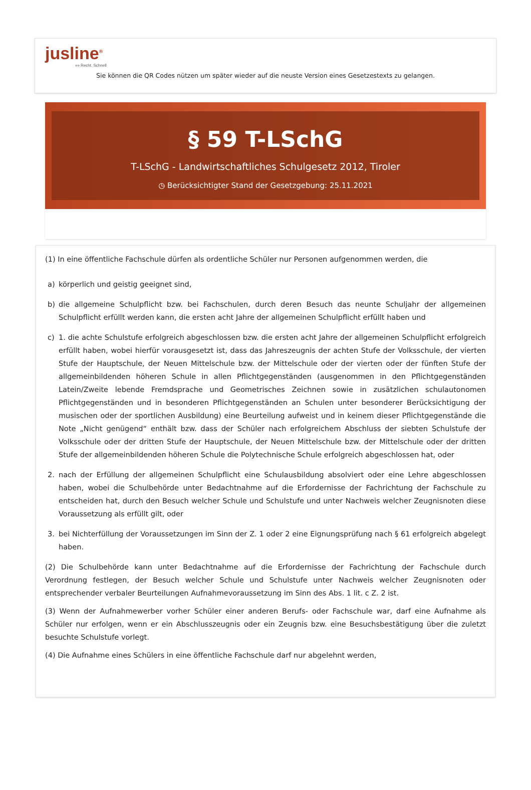jusline<sup>®</sup>
»» Recht. Schnell
Sie können die QR Codes nützen um später wieder auf die neuste Version eines Gesetzestexts zu gelangen.
§ 59 T-LSchG
T-LSchG - Landwirtschaftliches Schulgesetz 2012, Tiroler
◷ Berücksichtigter Stand der Gesetzgebung: 25.11.2021
(1) In eine öffentliche Fachschule dürfen als ordentliche Schüler nur Personen aufgenommen werden, die
a) körperlich und geistig geeignet sind,
b) die allgemeine Schulpflicht bzw. bei Fachschulen, durch deren Besuch das neunte Schuljahr der allgemeinen Schulpflicht erfüllt werden kann, die ersten acht Jahre der allgemeinen Schulpflicht erfüllt haben und
c) 1. die achte Schulstufe erfolgreich abgeschlossen bzw. die ersten acht Jahre der allgemeinen Schulpflicht erfolgreich erfüllt haben, wobei hierfür vorausgesetzt ist, dass das Jahreszeugnis der achten Stufe der Volksschule, der vierten Stufe der Hauptschule, der Neuen Mittelschule bzw. der Mittelschule oder der vierten oder der fünften Stufe der allgemeinbildenden höheren Schule in allen Pflichtgegenständen (ausgenommen in den Pflichtgegenständen Latein/Zweite lebende Fremdsprache und Geometrisches Zeichnen sowie in zusätzlichen schulautonomen Pflichtgegenständen und in besonderen Pflichtgegenständen an Schulen unter besonderer Berücksichtigung der musischen oder der sportlichen Ausbildung) eine Beurteilung aufweist und in keinem dieser Pflichtgegenstände die Note „Nicht genügend“ enthält bzw. dass der Schüler nach erfolgreichem Abschluss der siebten Schulstufe der Volksschule oder der dritten Stufe der Hauptschule, der Neuen Mittelschule bzw. der Mittelschule oder der dritten Stufe der allgemeinbildenden höheren Schule die Polytechnische Schule erfolgreich abgeschlossen hat, oder
2. nach der Erfüllung der allgemeinen Schulpflicht eine Schulausbildung absolviert oder eine Lehre abgeschlossen haben, wobei die Schulbehörde unter Bedachtnahme auf die Erfordernisse der Fachrichtung der Fachschule zu entscheiden hat, durch den Besuch welcher Schule und Schulstufe und unter Nachweis welcher Zeugnisnoten diese Voraussetzung als erfüllt gilt, oder
3. bei Nichterfüllung der Voraussetzungen im Sinn der Z. 1 oder 2 eine Eignungsprüfung nach § 61 erfolgreich abgelegt haben.
(2) Die Schulbehörde kann unter Bedachtnahme auf die Erfordernisse der Fachrichtung der Fachschule durch Verordnung festlegen, der Besuch welcher Schule und Schulstufe unter Nachweis welcher Zeugnisnoten oder entsprechender verbaler Beurteilungen Aufnahmevoraussetzung im Sinn des Abs. 1 lit. c Z. 2 ist.
(3) Wenn der Aufnahmewerber vorher Schüler einer anderen Berufs- oder Fachschule war, darf eine Aufnahme als Schüler nur erfolgen, wenn er ein Abschlusszeugnis oder ein Zeugnis bzw. eine Besuchsbestätigung über die zuletzt besuchte Schulstufe vorlegt.
(4) Die Aufnahme eines Schülers in eine öffentliche Fachschule darf nur abgelehnt werden,